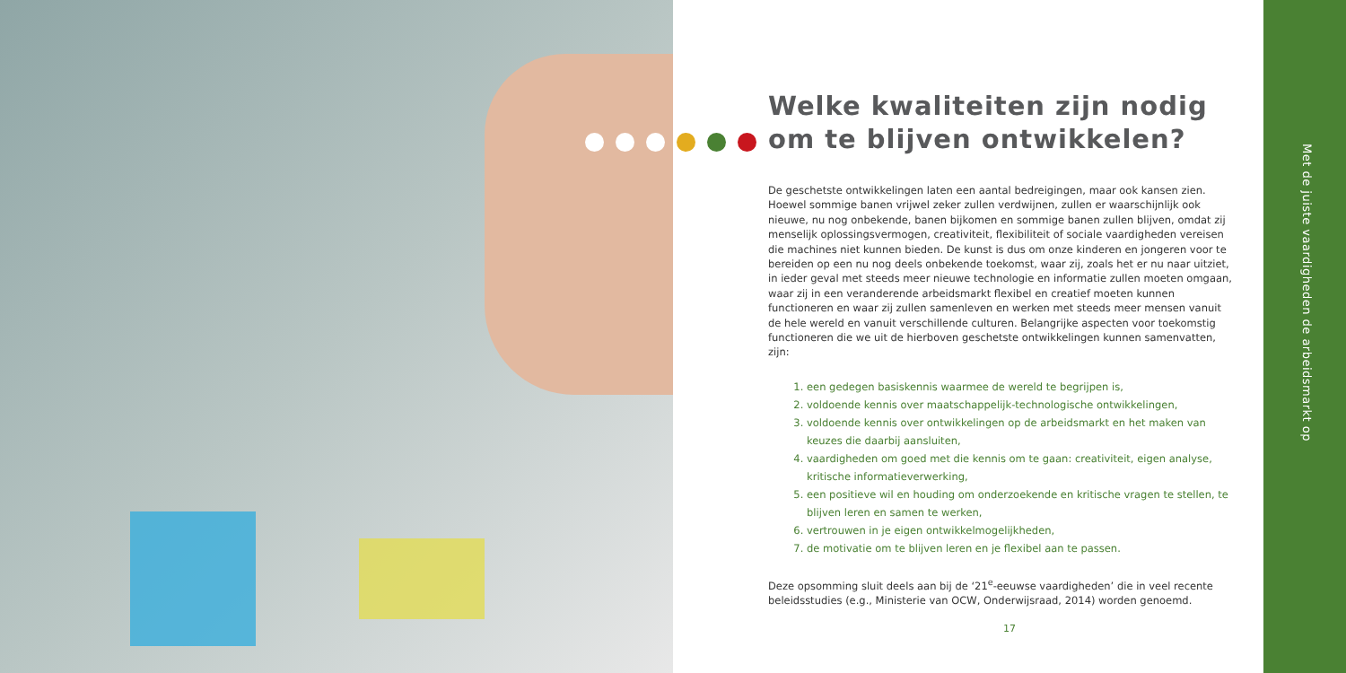Welke kwaliteiten zijn nodig
om te blijven ontwikkelen?
De geschetste ontwikkelingen laten een aantal bedreigingen, maar ook kansen zien. Hoewel sommige banen vrijwel zeker zullen verdwijnen, zullen er waarschijnlijk ook nieuwe, nu nog onbekende, banen bijkomen en sommige banen zullen blijven, omdat zij menselijk oplossingsvermogen, creativiteit, flexibiliteit of sociale vaardigheden vereisen die machines niet kunnen bieden. De kunst is dus om onze kinderen en jongeren voor te bereiden op een nu nog deels onbekende toekomst, waar zij, zoals het er nu naar uitziet, in ieder geval met steeds meer nieuwe technologie en informatie zullen moeten omgaan, waar zij in een veranderende arbeidsmarkt flexibel en creatief moeten kunnen functioneren en waar zij zullen samenleven en werken met steeds meer mensen vanuit de hele wereld en vanuit verschillende culturen. Belangrijke aspecten voor toekomstig functioneren die we uit de hierboven geschetste ontwikkelingen kunnen samenvatten, zijn:
1. een gedegen basiskennis waarmee de wereld te begrijpen is,
2. voldoende kennis over maatschappelijk-technologische ontwikkelingen,
3. voldoende kennis over ontwikkelingen op de arbeidsmarkt en het maken van keuzes die daarbij aansluiten,
4. vaardigheden om goed met die kennis om te gaan: creativiteit, eigen analyse, kritische informatieverwerking,
5. een positieve wil en houding om onderzoekende en kritische vragen te stellen, te blijven leren en samen te werken,
6. vertrouwen in je eigen ontwikkelmogelijkheden,
7. de motivatie om te blijven leren en je flexibel aan te passen.
Deze opsomming sluit deels aan bij de ‘21<sup>e</sup>-eeuwse vaardigheden’ die in veel recente beleidsstudies (e.g., Ministerie van OCW, Onderwijsraad, 2014) worden genoemd.
17
Met de juiste vaardigheden de arbeidsmarkt op